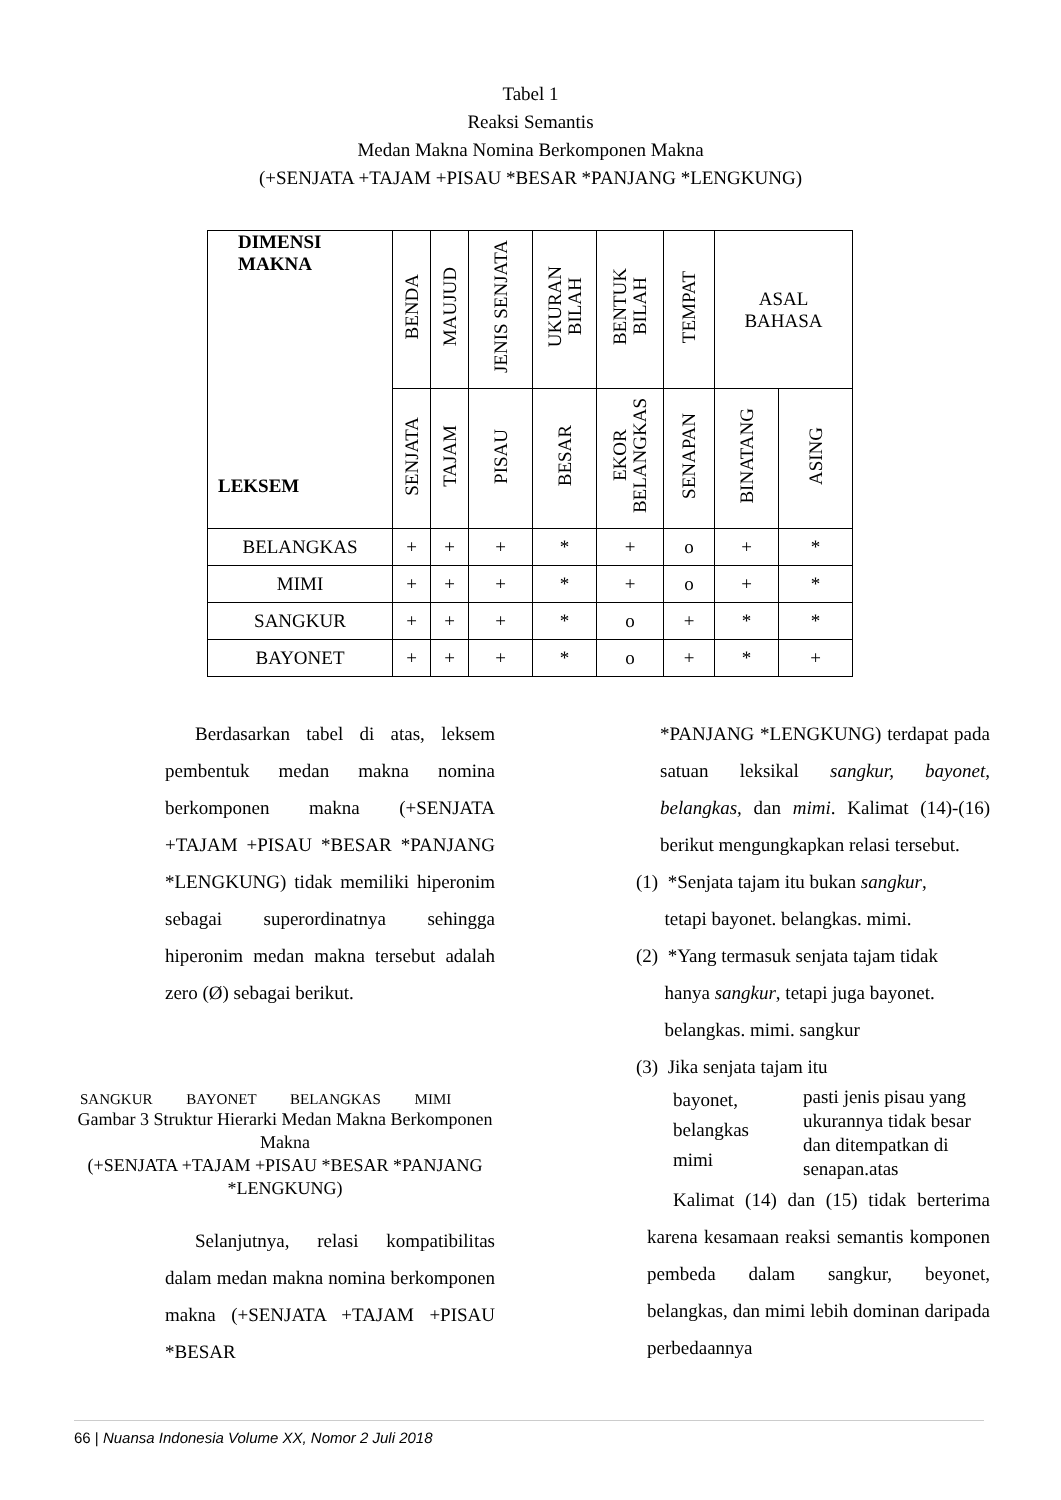Tabel 1
Reaksi Semantis
Medan Makna Nomina Berkomponen Makna
(+SENJATA +TAJAM +PISAU *BESAR *PANJANG *LENGKUNG)
| DIMENSI MAKNA LEKSEM | BENDA | MAUJUD | JENIS SENJATA | UKURAN BILAH | BENTUK BILAH | TEMPAT | ASAL BAHASA | |
| | SENJATA | TAJAM | PISAU | BESAR | EKOR BELANGKAS | SENAPAN | BINATANG | ASING |
| BELANGKAS | + | + | + | * | + | o | + | * |
| MIMI | + | + | + | * | + | o | + | * |
| SANGKUR | + | + | + | * | o | + | * | * |
| BAYONET | + | + | + | * | o | + | * | + |
Berdasarkan tabel di atas, leksem pembentuk medan makna nomina berkomponen makna (+SENJATA +TAJAM +PISAU *BESAR *PANJANG *LENGKUNG) tidak memiliki hiperonim sebagai superordinatnya sehingga hiperonim medan makna tersebut adalah zero (Ø) sebagai berikut.
SANGKUR BAYONET BELANGKAS MIMI
Gambar 3 Struktur Hierarki Medan Makna Berkomponen Makna
(+SENJATA +TAJAM +PISAU *BESAR *PANJANG *LENGKUNG)
Selanjutnya, relasi kompatibilitas dalam medan makna nomina berkomponen makna (+SENJATA +TAJAM +PISAU *BESAR
*PANJANG *LENGKUNG) terdapat pada satuan leksikal sangkur, bayonet, belangkas, dan mimi. Kalimat (14)-(16) berikut mengungkapkan relasi tersebut.
(1) *Senjata tajam itu bukan sangkur,
tetapi bayonet. belangkas. mimi.
(2) *Yang termasuk senjata tajam tidak
hanya sangkur, tetapi juga bayonet.
belangkas. mimi. sangkur
(3) Jika senjata tajam itu
bayonet,
belangkas
mimi
pasti jenis pisau yang
ukurannya tidak besar
dan ditempatkan di
senapan.atas
Kalimat (14) dan (15) tidak berterima karena kesamaan reaksi semantis komponen pembeda dalam sangkur, beyonet, belangkas, dan mimi lebih dominan daripada perbedaannya
66 | Nuansa Indonesia Volume XX, Nomor 2 Juli 2018